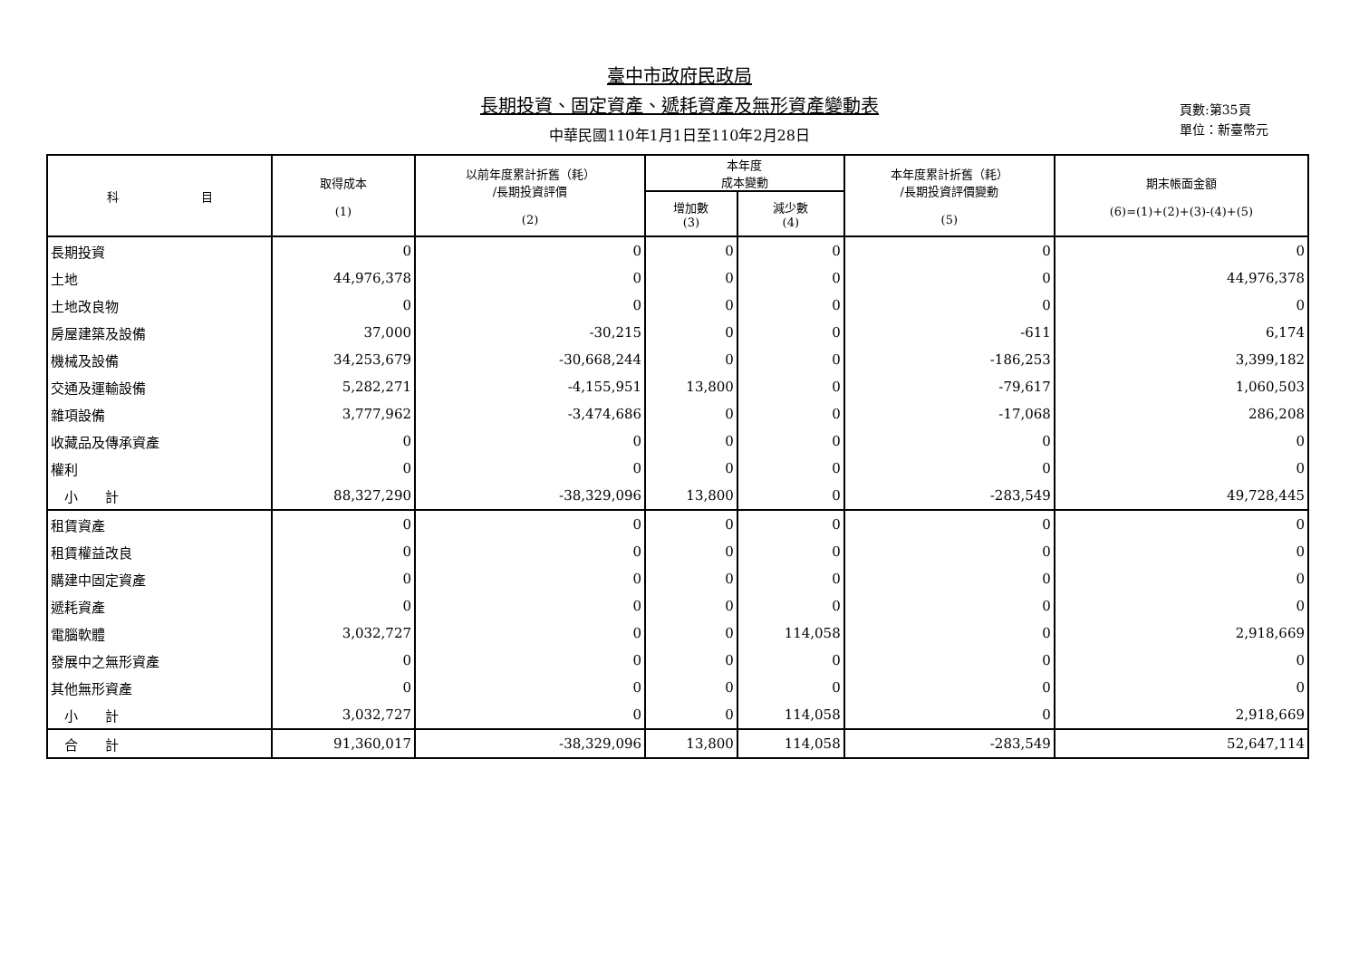臺中市政府民政局
長期投資、固定資產、遞耗資產及無形資產變動表
中華民國110年1月1日至110年2月28日
頁數:第35頁
單位：新臺幣元
| 科 目 | 取得成本 (1) | 以前年度累計折舊（耗） /長期投資評價 (2) | 本年度 成本變動 | | 本年度累計折舊（耗） /長期投資評價變動 (5) | 期末帳面金額 (6)=(1)+(2)+(3)-(4)+(5) |
| --- | --- | --- | --- | --- | --- | --- |
| | | | 增加數 (3) | 減少數 (4) | | |
| 長期投資 | 0 | 0 | 0 | 0 | 0 | 0 |
| 土地 | 44,976,378 | 0 | 0 | 0 | 0 | 44,976,378 |
| 土地改良物 | 0 | 0 | 0 | 0 | 0 | 0 |
| 房屋建築及設備 | 37,000 | -30,215 | 0 | 0 | -611 | 6,174 |
| 機械及設備 | 34,253,679 | -30,668,244 | 0 | 0 | -186,253 | 3,399,182 |
| 交通及運輸設備 | 5,282,271 | -4,155,951 | 13,800 | 0 | -79,617 | 1,060,503 |
| 雜項設備 | 3,777,962 | -3,474,686 | 0 | 0 | -17,068 | 286,208 |
| 收藏品及傳承資產 | 0 | 0 | 0 | 0 | 0 | 0 |
| 權利 | 0 | 0 | 0 | 0 | 0 | 0 |
| 小 計 | 88,327,290 | -38,329,096 | 13,800 | 0 | -283,549 | 49,728,445 |
| 租賃資產 | 0 | 0 | 0 | 0 | 0 | 0 |
| 租賃權益改良 | 0 | 0 | 0 | 0 | 0 | 0 |
| 購建中固定資產 | 0 | 0 | 0 | 0 | 0 | 0 |
| 遞耗資產 | 0 | 0 | 0 | 0 | 0 | 0 |
| 電腦軟體 | 3,032,727 | 0 | 0 | 114,058 | 0 | 2,918,669 |
| 發展中之無形資產 | 0 | 0 | 0 | 0 | 0 | 0 |
| 其他無形資產 | 0 | 0 | 0 | 0 | 0 | 0 |
| 小 計 | 3,032,727 | 0 | 0 | 114,058 | 0 | 2,918,669 |
| 合 計 | 91,360,017 | -38,329,096 | 13,800 | 114,058 | -283,549 | 52,647,114 |